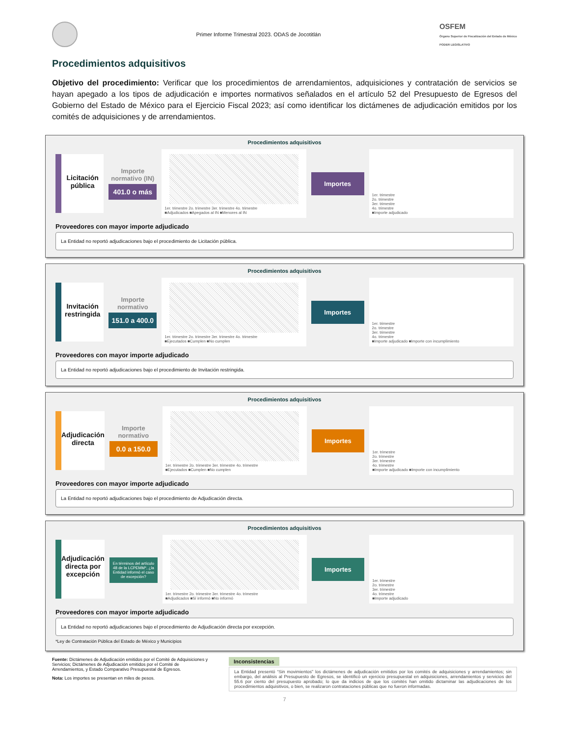Primer Informe Trimestral 2023. ODAS de Jocotitlán
OSFEM
Órgano Superior de Fiscalización del Estado de México
PODER LEGISLATIVO
Procedimientos adquisitivos
Objetivo del procedimiento: Verificar que los procedimientos de arrendamientos, adquisiciones y contratación de servicios se hayan apegado a los tipos de adjudicación e importes normativos señalados en el artículo 52 del Presupuesto de Egresos del Gobierno del Estado de México para el Ejercicio Fiscal 2023; así como identificar los dictámenes de adjudicación emitidos por los comités de adquisiciones y de arrendamientos.
Procedimientos adquisitivos
Licitación pública
Importe normativo (IN)
401.0 o más
1er. trimestre 2o. trimestre 3er. trimestre 4o. trimestre
■Adjudicados ■Apegados al IN ■Menores al IN
Importes
1er. trimestre
2o. trimestre
3er. trimestre
4o. trimestre
■Importe adjudicado
Proveedores con mayor importe adjudicado
La Entidad no reportó adjudicaciones bajo el procedimiento de Licitación pública.
Procedimientos adquisitivos
Invitación restringida
Importe normativo
151.0 a 400.0
1er. trimestre 2o. trimestre 3er. trimestre 4o. trimestre
■Ejecutados ■Cumplen ■No cumplen
Importes
1er. trimestre
2o. trimestre
3er. trimestre
4o. trimestre
■Importe adjudicado ■Importe con incumplimiento
Proveedores con mayor importe adjudicado
La Entidad no reportó adjudicaciones bajo el procedimiento de Invitación restringida.
Procedimientos adquisitivos
Adjudicación directa
Importe normativo
0.0 a 150.0
1er. trimestre 2o. trimestre 3er. trimestre 4o. trimestre
■Ejecutados ■Cumplen ■No cumplen
Importes
1er. trimestre
2o. trimestre
3er. trimestre
4o. trimestre
■Importe adjudicado ■Importe con incumplimiento
Proveedores con mayor importe adjudicado
La Entidad no reportó adjudicaciones bajo el procedimiento de Adjudicación directa.
Procedimientos adquisitivos
Adjudicación directa por excepción
En términos del artículo 48 de la LCPEMM*, ¿la Entidad informó el caso de excepción?
1er. trimestre 2o. trimestre 3er. trimestre 4o. trimestre
■Adjudicados ■Sí informó ■No informó
Importes
1er. trimestre
2o. trimestre
3er. trimestre
4o. trimestre
■Importe adjudicado
Proveedores con mayor importe adjudicado
La Entidad no reportó adjudicaciones bajo el procedimiento de Adjudicación directa por excepción.
*Ley de Contratación Pública del Estado de México y Municipios
Fuente: Dictámenes de Adjudicación emitidos por el Comité de Adquisiciones y Servicios; Dictámenes de Adjudicación emitidos por el Comité de Arrendamientos, y Estado Comparativo Presupuestal de Egresos.
Nota: Los importes se presentan en miles de pesos.
Inconsistencias
La Entidad presentó “Sin movimientos” los dictámenes de adjudicación emitidos por los comités de adquisiciones y arrendamientos; sin embargo, del análisis al Presupuesto de Egresos, se identificó un ejercicio presupuestal en adquisiciones, arrendamientos y servicios del 55.6 por ciento del presupuesto aprobado; lo que da indicios de que los comités han omitido dictaminar las adjudicaciones de los procedimientos adquisitivos, o bien, se realizaron contrataciones públicas que no fueron informadas.
7